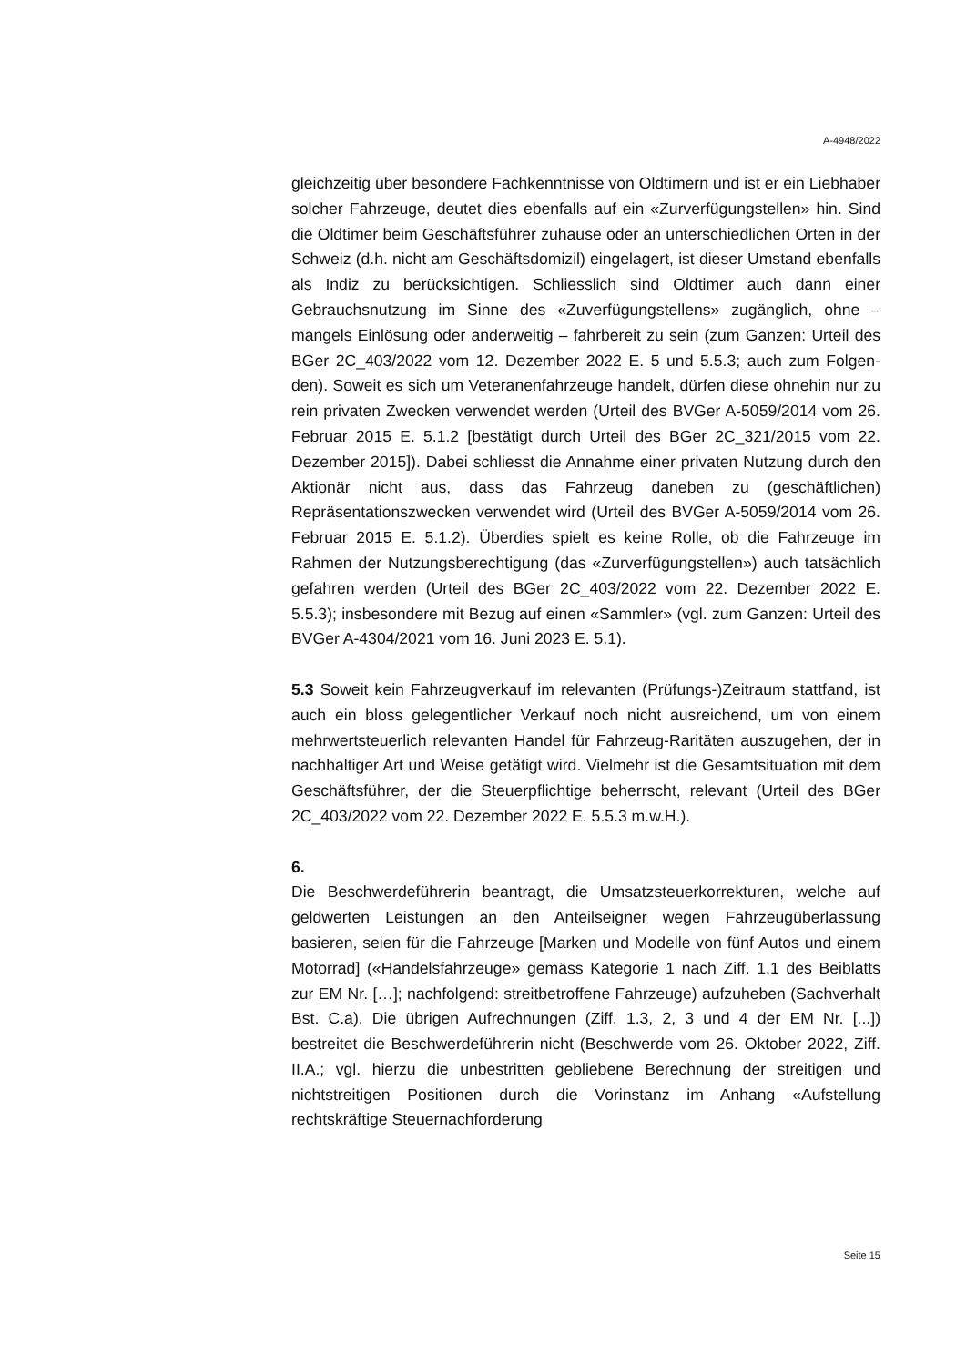A-4948/2022
gleichzeitig über besondere Fachkenntnisse von Oldtimern und ist er ein Liebhaber solcher Fahrzeuge, deutet dies ebenfalls auf ein «Zurverfügung­stellen» hin. Sind die Oldtimer beim Geschäftsführer zuhause oder an un­terschiedlichen Orten in der Schweiz (d.h. nicht am Geschäftsdomizil) ein­gelagert, ist dieser Umstand ebenfalls als Indiz zu berücksichtigen. Schliesslich sind Oldtimer auch dann einer Gebrauchsnutzung im Sinne des «Zuverfügungstellens» zugänglich, ohne – mangels Einlösung oder anderweitig – fahrbereit zu sein (zum Ganzen: Urteil des BGer 2C_403/2022 vom 12. Dezember 2022 E. 5 und 5.5.3; auch zum Folgen­den). Soweit es sich um Veteranenfahrzeuge handelt, dürfen diese ohne­hin nur zu rein privaten Zwecken verwendet werden (Urteil des BVGer A-5059/2014 vom 26. Februar 2015 E. 5.1.2 [bestätigt durch Urteil des BGer 2C_321/2015 vom 22. Dezember 2015]). Dabei schliesst die An­nahme einer privaten Nutzung durch den Aktionär nicht aus, dass das Fahrzeug daneben zu (geschäftlichen) Repräsentationszwecken verwen­det wird (Urteil des BVGer A-5059/2014 vom 26. Februar 2015 E. 5.1.2). Überdies spielt es keine Rolle, ob die Fahrzeuge im Rahmen der Nutzungs­berechtigung (das «Zurverfügungstellen») auch tatsächlich gefahren wer­den (Urteil des BGer 2C_403/2022 vom 22. Dezember 2022 E. 5.5.3); ins­besondere mit Bezug auf einen «Sammler» (vgl. zum Ganzen: Urteil des BVGer A-4304/2021 vom 16. Juni 2023 E. 5.1).
5.3 Soweit kein Fahrzeugverkauf im relevanten (Prüfungs-)Zeitraum statt­fand, ist auch ein bloss gelegentlicher Verkauf noch nicht ausreichend, um von einem mehrwertsteuerlich relevanten Handel für Fahrzeug-Raritäten auszugehen, der in nachhaltiger Art und Weise getätigt wird. Vielmehr ist die Gesamtsituation mit dem Geschäftsführer, der die Steuerpflichtige be­herrscht, relevant (Urteil des BGer 2C_403/2022 vom 22. Dezember 2022 E. 5.5.3 m.w.H.).
6.
Die Beschwerdeführerin beantragt, die Umsatzsteuerkorrekturen, welche auf geldwerten Leistungen an den Anteilseigner wegen Fahrzeugüberlas­sung basieren, seien für die Fahrzeuge [Marken und Modelle von fünf Au­tos und einem Motorrad] («Handelsfahrzeuge» gemäss Kategorie 1 nach Ziff. 1.1 des Beiblatts zur EM Nr. […]; nachfolgend: streitbetroffene Fahr­zeuge) aufzuheben (Sachverhalt Bst. C.a). Die übrigen Aufrechnungen (Ziff. 1.3, 2, 3 und 4 der EM Nr. [...]) bestreitet die Beschwerdeführerin nicht (Beschwerde vom 26. Oktober 2022, Ziff. II.A.; vgl. hierzu die unbestritten gebliebene Berechnung der streitigen und nichtstreitigen Positionen durch die Vorinstanz im Anhang «Aufstellung rechtskräftige Steuernachforderung
Seite 15